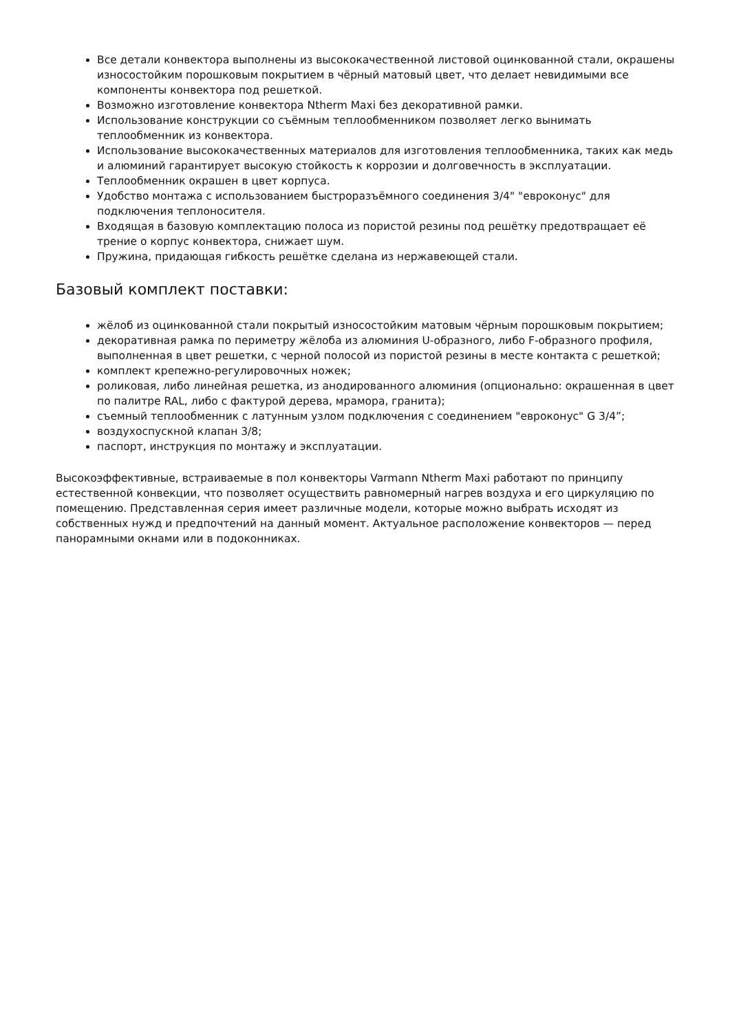Все детали конвектора выполнены из высококачественной листовой оцинкованной стали, окрашены износостойким порошковым покрытием в чёрный матовый цвет, что делает невидимыми все компоненты конвектора под решеткой.
Возможно изготовление конвектора Ntherm Maxi без декоративной рамки.
Использование конструкции со съёмным теплообменником позволяет легко вынимать теплообменник из конвектора.
Использование высококачественных материалов для изготовления теплообменника, таких как медь и алюминий гарантирует высокую стойкость к коррозии и долговечность в эксплуатации.
Теплообменник окрашен в цвет корпуса.
Удобство монтажа с использованием быстроразъёмного соединения 3/4" "евроконус" для подключения теплоносителя.
Входящая в базовую комплектацию полоса из пористой резины под решётку предотвращает её трение о корпус конвектора, снижает шум.
Пружина, придающая гибкость решётке сделана из нержавеющей стали.
Базовый комплект поставки:
жёлоб из оцинкованной стали покрытый износостойким матовым чёрным порошковым покрытием;
декоративная рамка по периметру жёлоба из алюминия U-образного, либо F-образного профиля, выполненная в цвет решетки, с черной полосой из пористой резины в месте контакта с решеткой;
комплект крепежно-регулировочных ножек;
роликовая, либо линейная решетка, из анодированного алюминия (опционально: окрашенная в цвет по палитре RAL, либо с фактурой дерева, мрамора, гранита);
съемный теплообменник с латунным узлом подключения с соединением "евроконус" G 3/4”;
воздухоспускной клапан 3/8;
паспорт, инструкция по монтажу и эксплуатации.
Высокоэффективные, встраиваемые в пол конвекторы Varmann Ntherm Maxi работают по принципу естественной конвекции, что позволяет осуществить равномерный нагрев воздуха и его циркуляцию по помещению. Представленная серия имеет различные модели, которые можно выбрать исходят из собственных нужд и предпочтений на данный момент. Актуальное расположение конвекторов — перед панорамными окнами или в подоконниках.